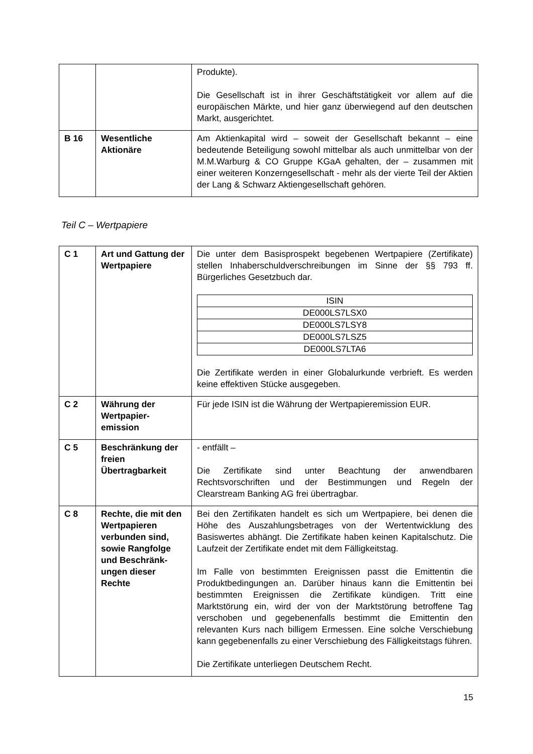| | | Produkte). Die Gesellschaft ist in ihrer Geschäftstätigkeit vor allem auf die europäischen Märkte, und hier ganz überwiegend auf den deutschen Markt, ausgerichtet. |
| B 16 | Wesentliche Aktionäre | Am Aktienkapital wird – soweit der Gesellschaft bekannt – eine bedeutende Beteiligung sowohl mittelbar als auch unmittelbar von der M.M.Warburg & CO Gruppe KGaA gehalten, der – zusammen mit einer weiteren Konzerngesellschaft - mehr als der vierte Teil der Aktien der Lang & Schwarz Aktiengesellschaft gehören. |
Teil C – Wertpapiere
| C 1 | Art und Gattung der Wertpapiere | Die unter dem Basisprospekt begebenen Wertpapiere (Zertifikate) stellen Inhaberschuldverschreibungen im Sinne der §§ 793 ff. Bürgerliches Gesetzbuch dar. / ISIN / / --- / / DE000LS7LSX0 / / DE000LS7LSY8 / / DE000LS7LSZ5 / / DE000LS7LTA6 / Die Zertifikate werden in einer Globalurkunde verbrieft. Es werden keine effektiven Stücke ausgegeben. |
| C 2 | Währung der Wertpapier-emission | Für jede ISIN ist die Währung der Wertpapieremission EUR. |
| C 5 | Beschränkung der freien Übertragbarkeit | - entfällt – Die Zertifikate sind unter Beachtung der anwendbaren Rechtsvorschriften und der Bestimmungen und Regeln der Clearstream Banking AG frei übertragbar. |
| C 8 | Rechte, die mit den Wertpapieren verbunden sind, sowie Rangfolge und Beschränk-ungen dieser Rechte | Bei den Zertifikaten handelt es sich um Wertpapiere, bei denen die Höhe des Auszahlungsbetrages von der Wertentwicklung des Basiswertes abhängt. Die Zertifikate haben keinen Kapitalschutz. Die Laufzeit der Zertifikate endet mit dem Fälligkeitstag. Im Falle von bestimmten Ereignissen passt die Emittentin die Produktbedingungen an. Darüber hinaus kann die Emittentin bei bestimmten Ereignissen die Zertifikate kündigen. Tritt eine Marktstörung ein, wird der von der Marktstörung betroffene Tag verschoben und gegebenenfalls bestimmt die Emittentin den relevanten Kurs nach billigem Ermessen. Eine solche Verschiebung kann gegebenenfalls zu einer Verschiebung des Fälligkeitstags führen. Die Zertifikate unterliegen Deutschem Recht. |
15